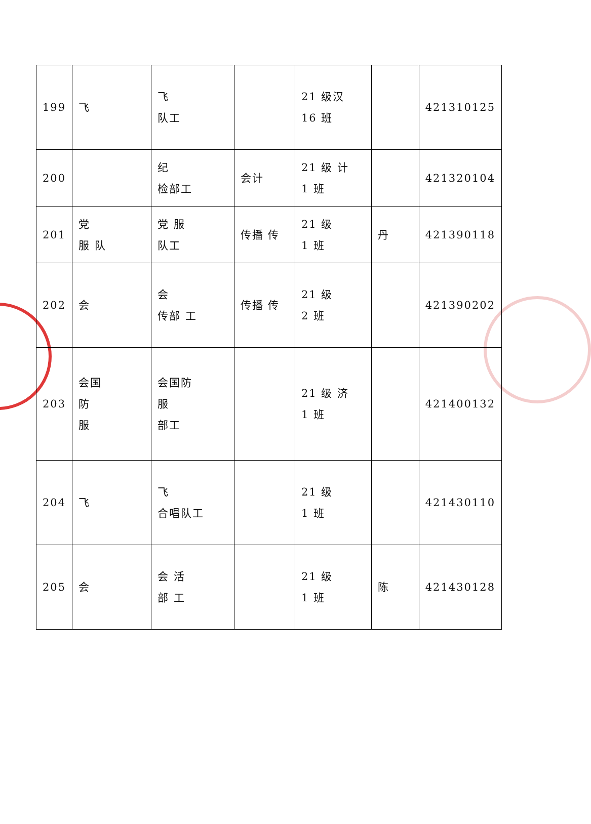| 199 | 飞 | 飞 队工 | | 21 级汉 16 班 | | 421310125 |
| 200 | | 纪 检部工 | 会计 | 21 级 计 1 班 | | 421320104 |
| 201 | 党 服 队 | 党 服 队工 | 传播 传 | 21 级 1 班 | 丹 | 421390118 |
| 202 | 会 | 会 传部 工 | 传播 传 | 21 级 2 班 | | 421390202 |
| 203 | 会国 防 服 | 会国防 服 部工 | | 21 级 济 1 班 | | 421400132 |
| 204 | 飞 | 飞 合唱队工 | | 21 级 1 班 | | 421430110 |
| 205 | 会 | 会 活 部 工 | | 21 级 1 班 | 陈 | 421430128 |